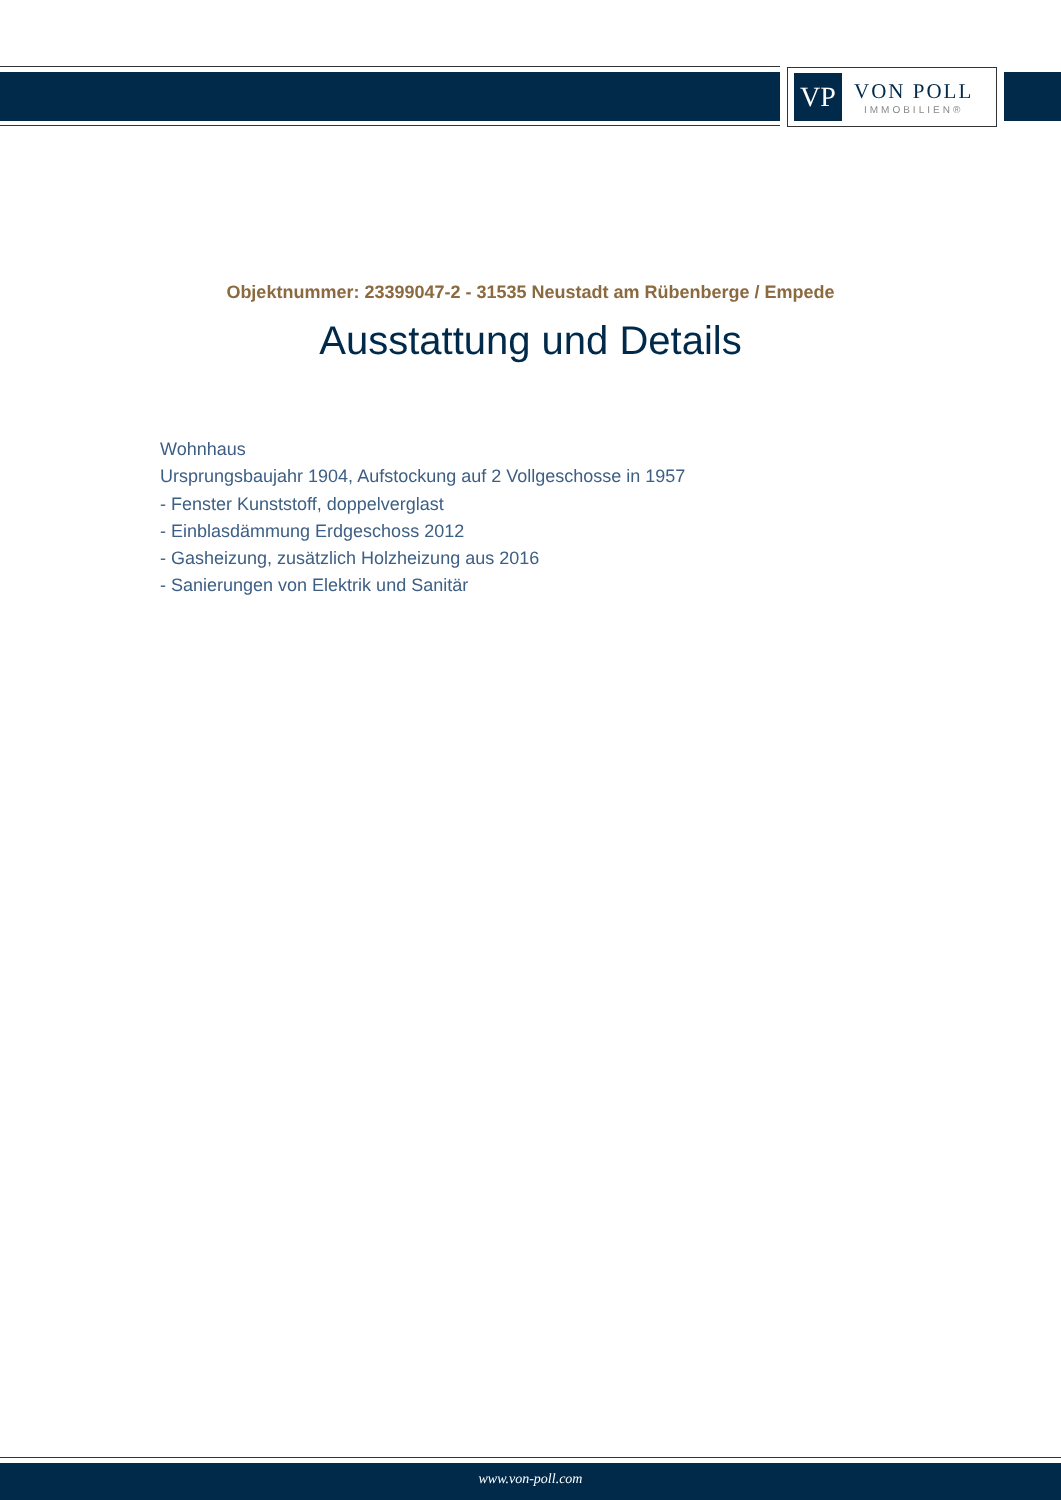VP
VON POLL
IMMOBILIEN®
Objektnummer: 23399047-2 - 31535 Neustadt am Rübenberge / Empede
Ausstattung und Details
Wohnhaus
Ursprungsbaujahr 1904, Aufstockung auf 2 Vollgeschosse in 1957
- Fenster Kunststoff, doppelverglast
- Einblasdämmung Erdgeschoss 2012
- Gasheizung, zusätzlich Holzheizung aus 2016
- Sanierungen von Elektrik und Sanitär
www.von-poll.com